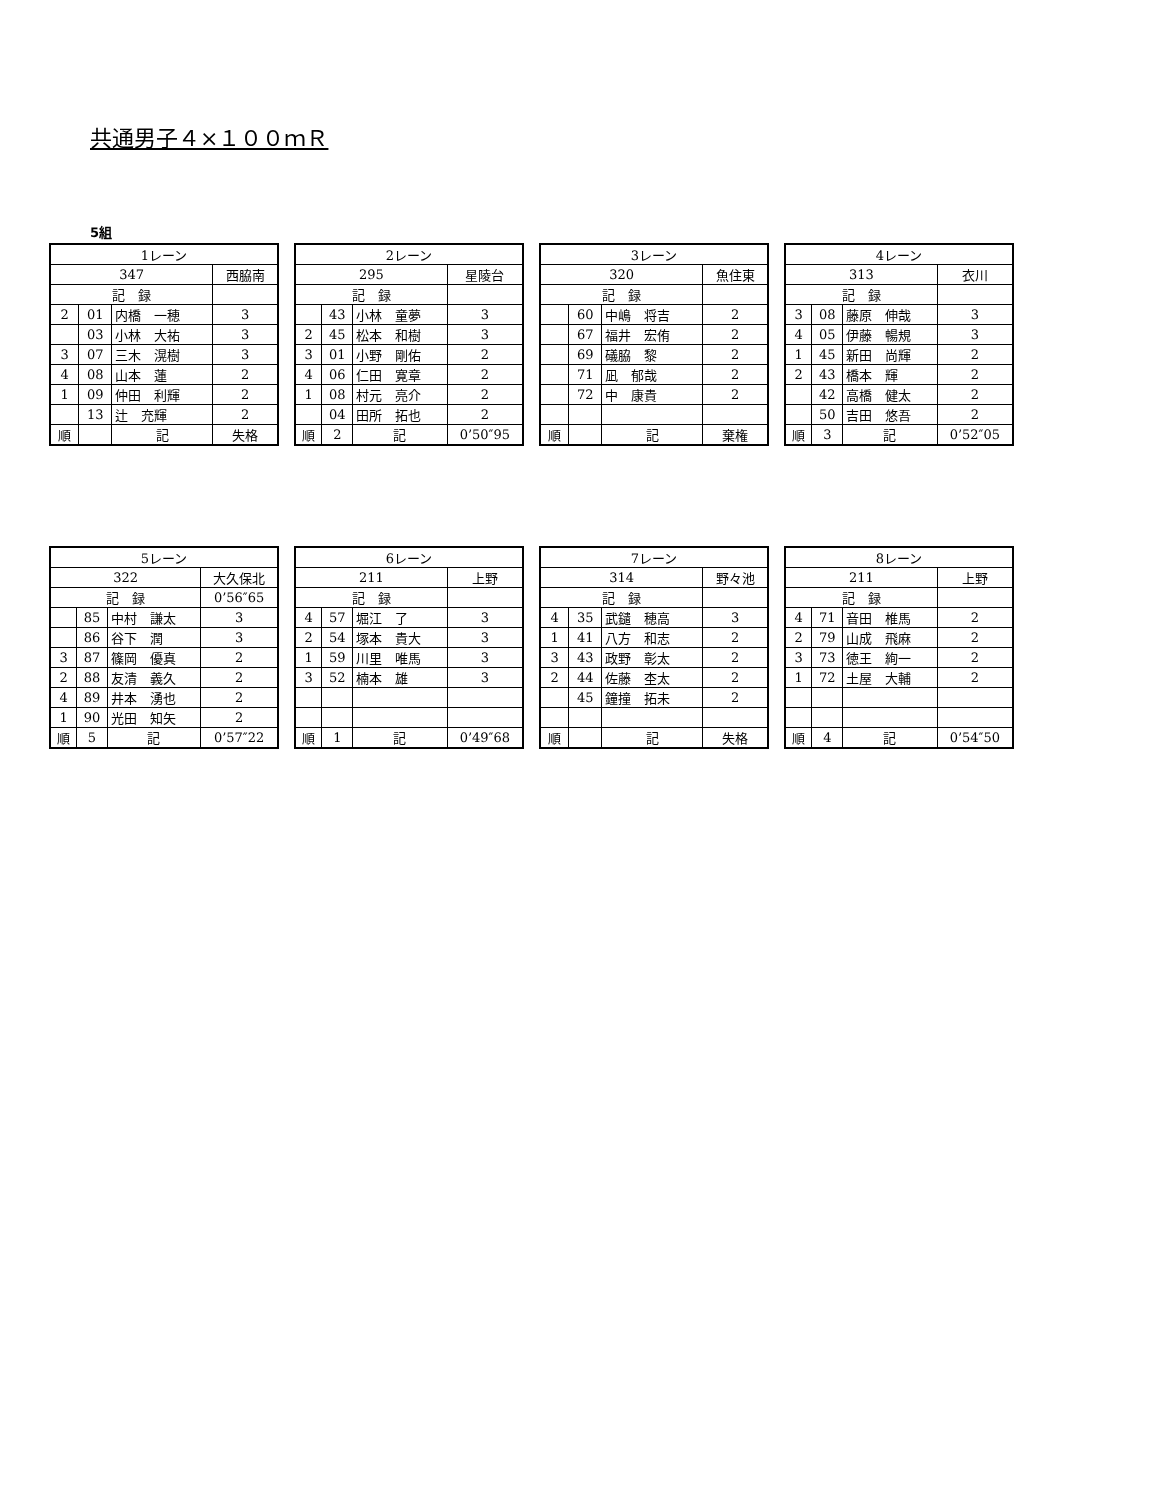共通男子４×１００ｍＲ
5組
| 1レーン | | | | |
| 347 | | | 西脇南 | |
| 記 録 | | | | |
| 2 | 01 | 内橋 一穂 | | 3 |
| | 03 | 小林 大祐 | | 3 |
| 3 | 07 | 三木 滉樹 | | 3 |
| 4 | 08 | 山本 蓮 | | 2 |
| 1 | 09 | 仲田 利輝 | | 2 |
| | 13 | 辻 充輝 | | 2 |
| 順 | | 記 | 失格 | |
| 2レーン | | | | |
| 295 | | | 星陵台 | |
| 記 録 | | | | |
| | 43 | 小林 童夢 | | 3 |
| 2 | 45 | 松本 和樹 | | 3 |
| 3 | 01 | 小野 剛佑 | | 2 |
| 4 | 06 | 仁田 寛章 | | 2 |
| 1 | 08 | 村元 亮介 | | 2 |
| | 04 | 田所 拓也 | | 2 |
| 順 | 2 | 記 | 0’50″95 | |
| 3レーン | | | | |
| 320 | | | 魚住東 | |
| 記 録 | | | | |
| | 60 | 中嶋 将吉 | | 2 |
| | 67 | 福井 宏侑 | | 2 |
| | 69 | 礒脇 黎 | | 2 |
| | 71 | 凪 郁哉 | | 2 |
| | 72 | 中 康貴 | | 2 |
| 順 | | 記 | 棄権 | |
| 4レーン | | | | |
| 313 | | | 衣川 | |
| 記 録 | | | | |
| 3 | 08 | 藤原 伸哉 | | 3 |
| 4 | 05 | 伊藤 暢規 | | 3 |
| 1 | 45 | 新田 尚輝 | | 2 |
| 2 | 43 | 橋本 輝 | | 2 |
| | 42 | 高橋 健太 | | 2 |
| | 50 | 吉田 悠吾 | | 2 |
| 順 | 3 | 記 | 0’52″05 | |
| 5レーン | | | | |
| 322 | | | 大久保北 | |
| 記 録 | | | 0’56″65 | |
| | 85 | 中村 謙太 | | 3 |
| | 86 | 谷下 潤 | | 3 |
| 3 | 87 | 篠岡 優真 | | 2 |
| 2 | 88 | 友清 義久 | | 2 |
| 4 | 89 | 井本 湧也 | | 2 |
| 1 | 90 | 光田 知矢 | | 2 |
| 順 | 5 | 記 | 0’57″22 | |
| 6レーン | | | | |
| 211 | | | 上野 | |
| 記 録 | | | | |
| 4 | 57 | 堀江 了 | | 3 |
| 2 | 54 | 塚本 貴大 | | 3 |
| 1 | 59 | 川里 唯馬 | | 3 |
| 3 | 52 | 楠本 雄 | | 3 |
| 順 | 1 | 記 | 0’49″68 | |
| 7レーン | | | | |
| 314 | | | 野々池 | |
| 記 録 | | | | |
| 4 | 35 | 武鑓 穂高 | | 3 |
| 1 | 41 | 八方 和志 | | 2 |
| 3 | 43 | 政野 彰太 | | 2 |
| 2 | 44 | 佐藤 杢太 | | 2 |
| | 45 | 鐘撞 拓未 | | 2 |
| 順 | | 記 | 失格 | |
| 8レーン | | | | |
| 211 | | | 上野 | |
| 記 録 | | | | |
| 4 | 71 | 音田 椎馬 | | 2 |
| 2 | 79 | 山成 飛麻 | | 2 |
| 3 | 73 | 徳王 絢一 | | 2 |
| 1 | 72 | 土屋 大輔 | | 2 |
| 順 | 4 | 記 | 0’54″50 | |